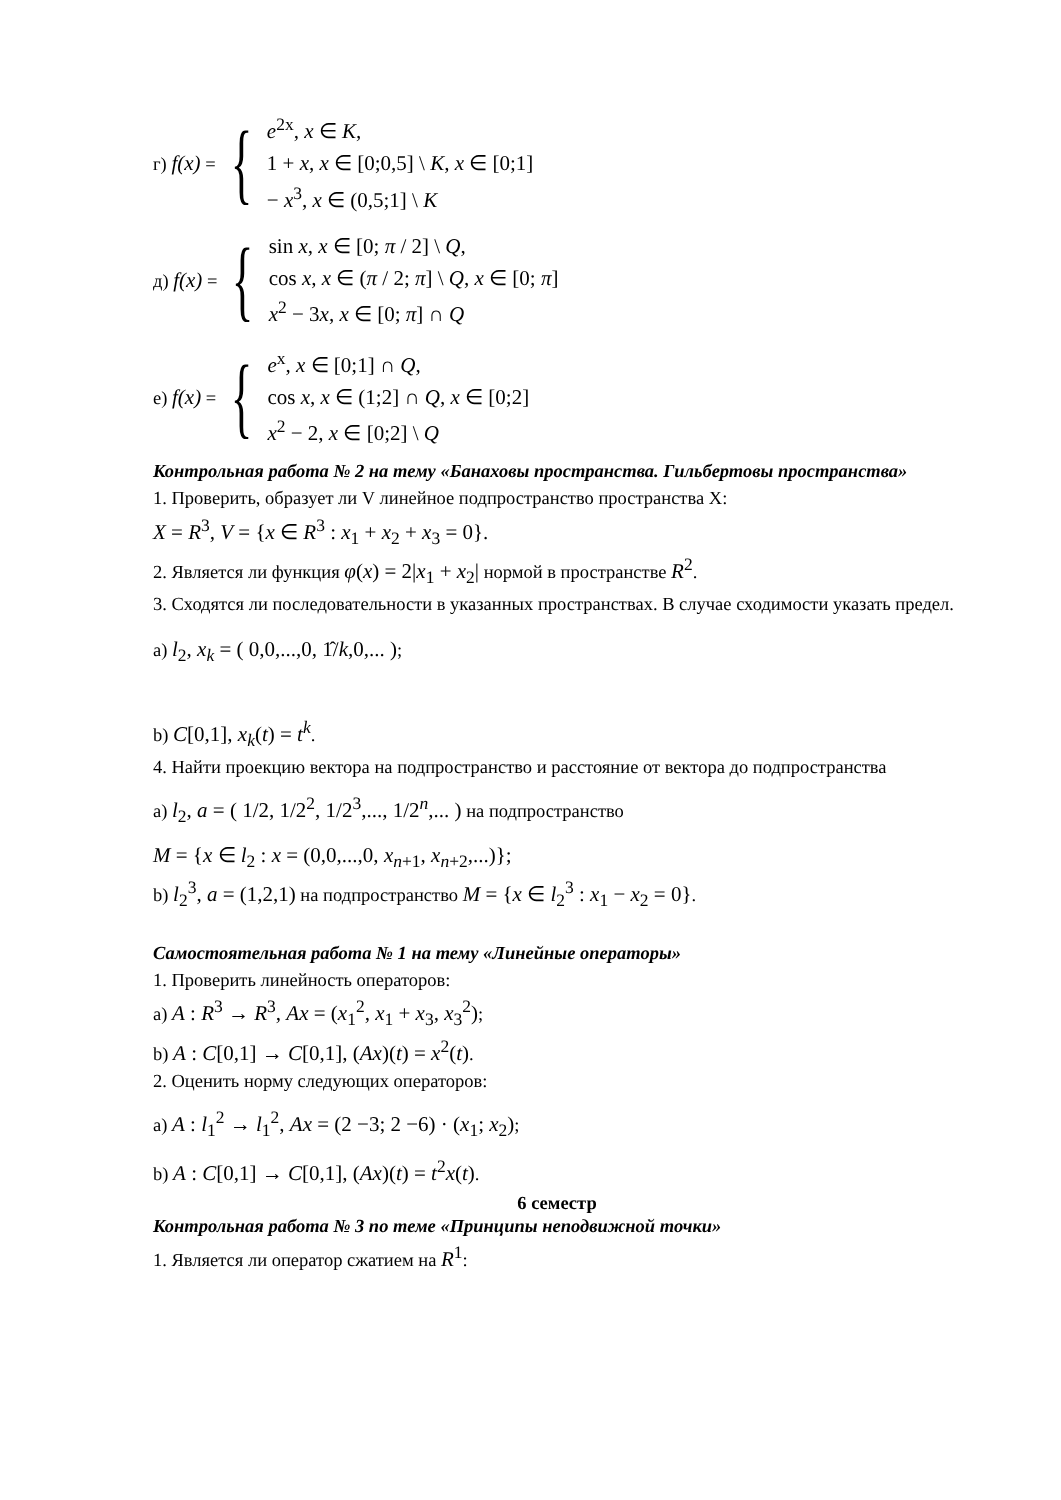г) f(x) = {
e<sup>2x</sup>, x ∈ K,
1 + x, x ∈ [0;0,5] \ K, x ∈ [0;1]
− x<sup>3</sup>, x ∈ (0,5;1] \ K
д) f(x) = {
sin x, x ∈ [0; π / 2] \ Q,
cos x, x ∈ (π / 2; π] \ Q, x ∈ [0; π]
x<sup>2</sup> − 3x, x ∈ [0; π] ∩ Q
е) f(x) = {
e<sup>x</sup>, x ∈ [0;1] ∩ Q,
cos x, x ∈ (1;2] ∩ Q, x ∈ [0;2]
x<sup>2</sup> − 2, x ∈ [0;2] \ Q
Контрольная работа № 2 на тему «Банаховы пространства. Гильбертовы пространства»
1. Проверить, образует ли V линейное подпространство пространства X:
X = R<sup>3</sup>, V = {x ∈ R<sup>3</sup> : x<sub>1</sub> + x<sub>2</sub> + x<sub>3</sub> = 0}.
2. Является ли функция φ(x) = 2|x<sub>1</sub> + x<sub>2</sub>| нормой в пространстве R<sup>2</sup>.
3. Сходятся ли последовательности в указанных пространствах. В случае сходимости указать предел.
а) l<sub>2</sub>, x<sub>k</sub> = ( 0,0,...,0, 1̂/k,0,... );
b) C[0,1], x<sub>k</sub>(t) = t<sup>k</sup>.
4. Найти проекцию вектора на подпространство и расстояние от вектора до подпространства
а) l<sub>2</sub>, a = ( 1/2, 1/2<sup>2</sup>, 1/2<sup>3</sup>,..., 1/2<sup>n</sup>,... ) на подпространство
M = {x ∈ l<sub>2</sub> : x = (0,0,...,0, x<sub>n+1</sub>, x<sub>n+2</sub>,...)};
b) l<sub>2</sub><sup>3</sup>, a = (1,2,1) на подпространство M = {x ∈ l<sub>2</sub><sup>3</sup> : x<sub>1</sub> − x<sub>2</sub> = 0}.
Самостоятельная работа № 1 на тему «Линейные операторы»
1. Проверить линейность операторов:
а) A : R<sup>3</sup> → R<sup>3</sup>, Ax = (x<sub>1</sub><sup>2</sup>, x<sub>1</sub> + x<sub>3</sub>, x<sub>3</sub><sup>2</sup>);
b) A : C[0,1] → C[0,1], (Ax)(t) = x<sup>2</sup>(t).
2. Оценить норму следующих операторов:
а) A : l<sub>1</sub><sup>2</sup> → l<sub>1</sub><sup>2</sup>, Ax = (2 −3; 2 −6) · (x<sub>1</sub>; x<sub>2</sub>);
b) A : C[0,1] → C[0,1], (Ax)(t) = t<sup>2</sup>x(t).
6 семестр
Контрольная работа № 3 по теме «Принципы неподвижной точки»
1. Является ли оператор сжатием на R<sup>1</sup>: